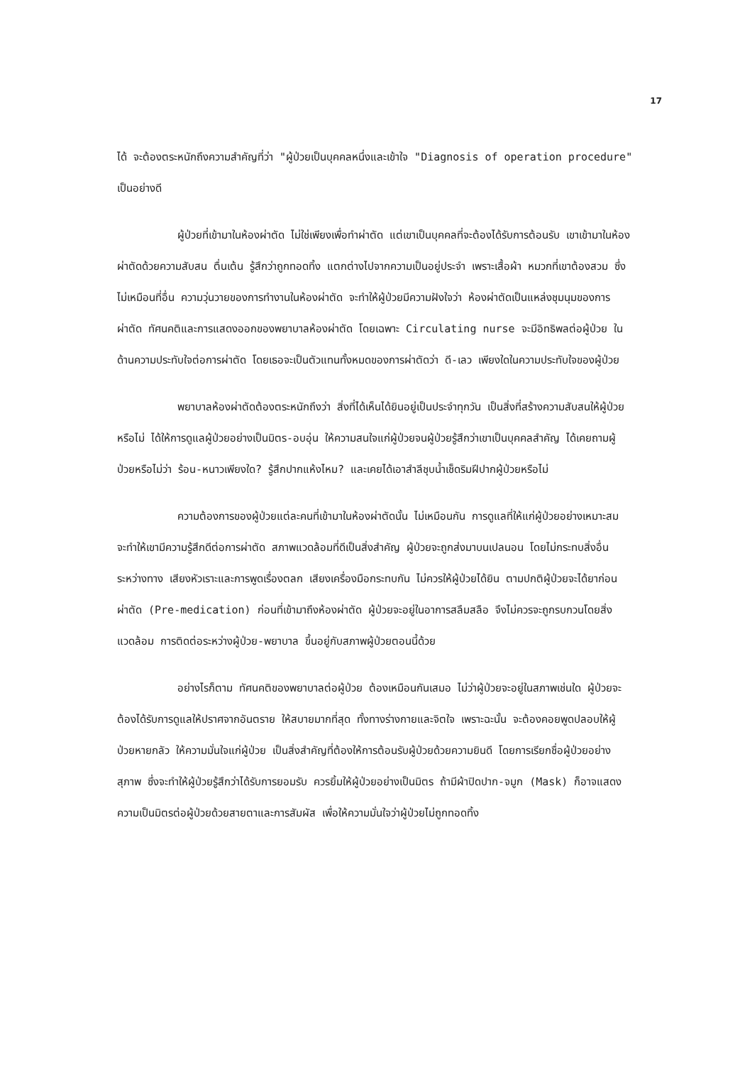17
ได้ จะต้องตระหนักถึงความสำคัญที่ว่า "ผู้ป่วยเป็นบุคคลหนึ่งและเข้าใจ "Diagnosis of operation procedure" เป็นอย่างดี
ผู้ป่วยที่เข้ามาในห้องผ่าตัด ไม่ใช่เพียงเพื่อทำผ่าตัด แต่เขาเป็นบุคคลที่จะต้องได้รับการต้อนรับ เขาเข้ามาในห้องผ่าตัดด้วยความสับสน ตื่นเต้น รู้สึกว่าถูกทอดทิ้ง แตกต่างไปจากความเป็นอยู่ประจำ เพราะเสื้อผ้า หมวกที่เขาต้องสวม ซึ่งไม่เหมือนที่อื่น ความวุ่นวายของการทำงานในห้องผ่าตัด จะทำให้ผู้ป่วยมีความฝังใจว่า ห้องผ่าตัดเป็นแหล่งชุมนุมของการผ่าตัด ทัศนคติและการแสดงออกของพยาบาลห้องผ่าตัด โดยเฉพาะ Circulating nurse จะมีอิทธิพลต่อผู้ป่วย ในด้านความประทับใจต่อการผ่าตัด โดยเธอจะเป็นตัวแทนทั้งหมดของการผ่าตัดว่า ดี-เลว เพียงใดในความประทับใจของผู้ป่วย
พยาบาลห้องผ่าตัดต้องตระหนักถึงว่า สิ่งที่ได้เห็นได้ยินอยู่เป็นประจำทุกวัน เป็นสิ่งที่สร้างความสับสนให้ผู้ป่วยหรือไม่ ได้ให้การดูแลผู้ป่วยอย่างเป็นมิตร-อบอุ่น ให้ความสนใจแก่ผู้ป่วยจนผู้ป่วยรู้สึกว่าเขาเป็นบุคคลสำคัญ ได้เคยถามผู้ป่วยหรือไม่ว่า ร้อน-หนาวเพียงใด? รู้สึกปากแห้งไหม? และเคยได้เอาสำลีชุบน้ำเช็ดริมฝีปากผู้ป่วยหรือไม่
ความต้องการของผู้ป่วยแต่ละคนที่เข้ามาในห้องผ่าตัดนั้น ไม่เหมือนกัน การดูแลที่ให้แก่ผู้ป่วยอย่างเหมาะสม จะทำให้เขามีความรู้สึกดีต่อการผ่าตัด สภาพแวดล้อมที่ดีเป็นสิ่งสำคัญ ผู้ป่วยจะถูกส่งมาบนเปลนอน โดยไม่กระทบสิ่งอื่นระหว่างทาง เสียงหัวเราะและการพูดเรื่องตลก เสียงเครื่องมือกระทบกัน ไม่ควรให้ผู้ป่วยได้ยิน ตามปกติผู้ป่วยจะได้ยาก่อนผ่าตัด (Pre-medication) ก่อนที่เข้ามาถึงห้องผ่าตัด ผู้ป่วยจะอยู่ในอาการสลึมสลือ จึงไม่ควรจะถูกรบกวนโดยสิ่งแวดล้อม การติดต่อระหว่างผู้ป่วย-พยาบาล ขึ้นอยู่กับสภาพผู้ป่วยตอนนี้ด้วย
อย่างไรก็ตาม ทัศนคติของพยาบาลต่อผู้ป่วย ต้องเหมือนกันเสมอ ไม่ว่าผู้ป่วยจะอยู่ในสภาพเช่นใด ผู้ป่วยจะต้องได้รับการดูแลให้ปราศจากอันตราย ให้สบายมากที่สุด ทั้งทางร่างกายและจิตใจ เพราะฉะนั้น จะต้องคอยพูดปลอบให้ผู้ป่วยหายกลัว ให้ความมั่นใจแก่ผู้ป่วย เป็นสิ่งสำคัญที่ต้องให้การต้อนรับผู้ป่วยด้วยความยินดี โดยการเรียกชื่อผู้ป่วยอย่างสุภาพ ซึ่งจะทำให้ผู้ป่วยรู้สึกว่าได้รับการยอมรับ ควรยิ้มให้ผู้ป่วยอย่างเป็นมิตร ถ้ามีผ้าปิดปาก-จมูก (Mask) ก็อาจแสดงความเป็นมิตรต่อผู้ป่วยด้วยสายตาและการสัมผัส เพื่อให้ความมั่นใจว่าผู้ป่วยไม่ถูกทอดทิ้ง